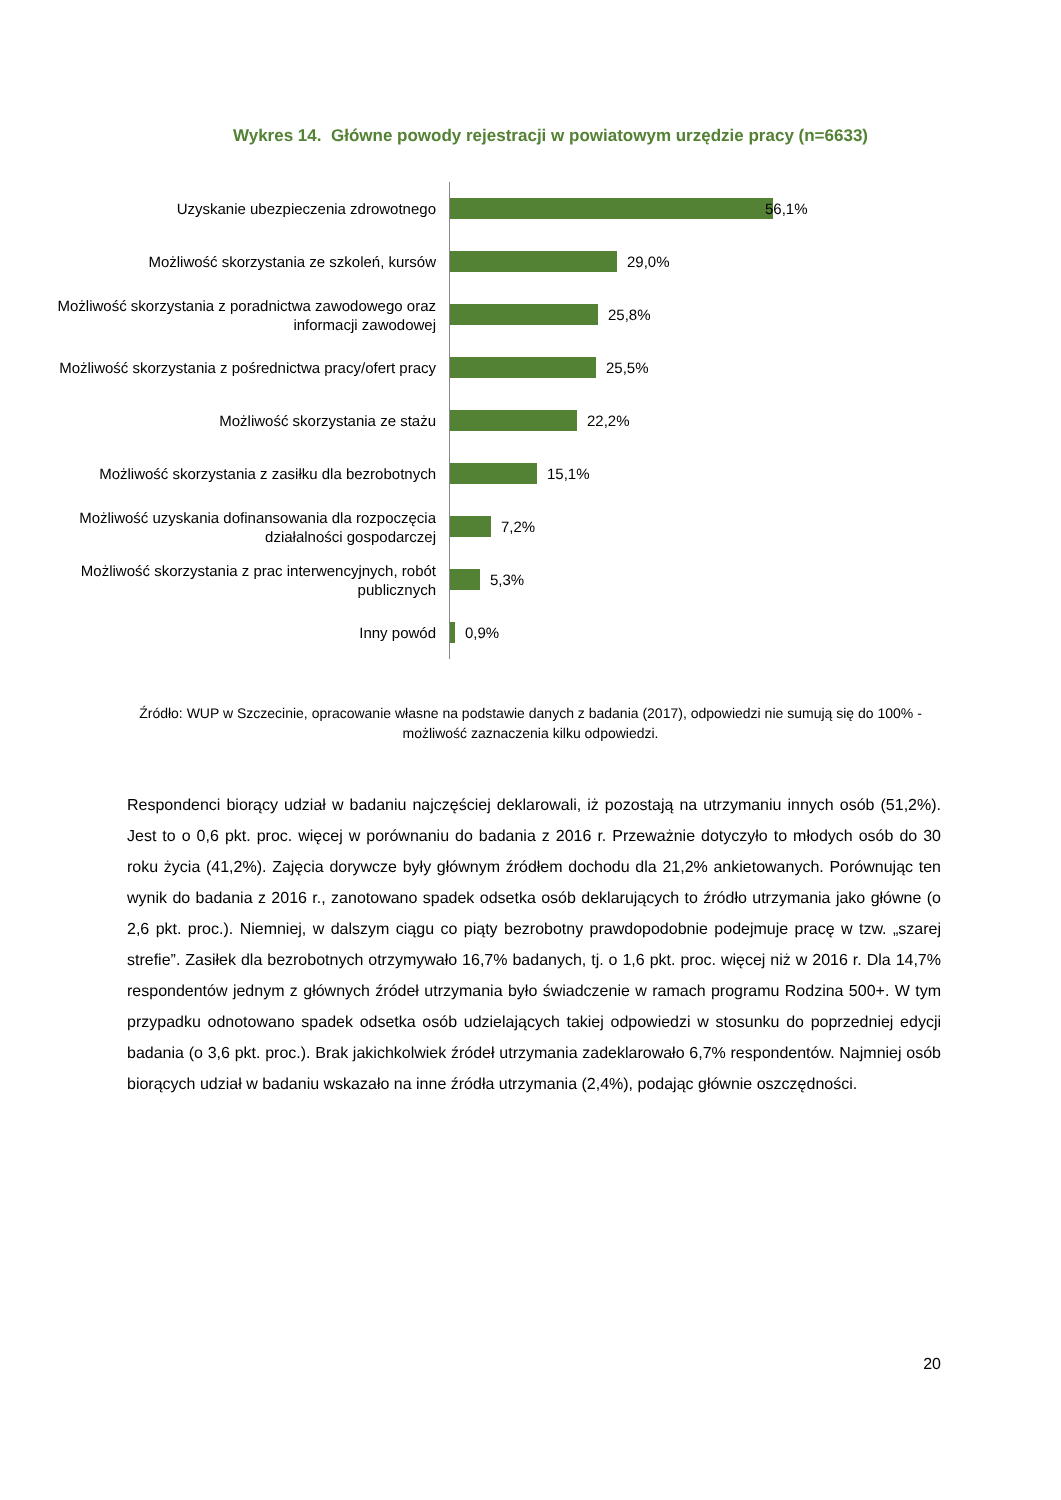Wykres 14. Główne powody rejestracji w powiatowym urzędzie pracy (n=6633)
Uzyskanie ubezpieczenia zdrowotnego
56,1%
Możliwość skorzystania ze szkoleń, kursów
29,0%
Możliwość skorzystania z poradnictwa zawodowego oraz informacji zawodowej
25,8%
Możliwość skorzystania z pośrednictwa pracy/ofert pracy
25,5%
Możliwość skorzystania ze stażu
22,2%
Możliwość skorzystania z zasiłku dla bezrobotnych
15,1%
Możliwość uzyskania dofinansowania dla rozpoczęcia działalności gospodarczej
7,2%
Możliwość skorzystania z prac interwencyjnych, robót publicznych
5,3%
Inny powód
0,9%
Źródło: WUP w Szczecinie, opracowanie własne na podstawie danych z badania (2017), odpowiedzi nie sumują się do 100% - możliwość zaznaczenia kilku odpowiedzi.
Respondenci biorący udział w badaniu najczęściej deklarowali, iż pozostają na utrzymaniu innych osób (51,2%). Jest to o 0,6 pkt. proc. więcej w porównaniu do badania z 2016 r. Przeważnie dotyczyło to młodych osób do 30 roku życia (41,2%). Zajęcia dorywcze były głównym źródłem dochodu dla 21,2% ankietowanych. Porównując ten wynik do badania z 2016 r., zanotowano spadek odsetka osób deklarujących to źródło utrzymania jako główne (o 2,6 pkt. proc.). Niemniej, w dalszym ciągu co piąty bezrobotny prawdopodobnie podejmuje pracę w tzw. „szarej strefie”. Zasiłek dla bezrobotnych otrzymywało 16,7% badanych, tj. o 1,6 pkt. proc. więcej niż w 2016 r. Dla 14,7% respondentów jednym z głównych źródeł utrzymania było świadczenie w ramach programu Rodzina 500+. W tym przypadku odnotowano spadek odsetka osób udzielających takiej odpowiedzi w stosunku do poprzedniej edycji badania (o 3,6 pkt. proc.). Brak jakichkolwiek źródeł utrzymania zadeklarowało 6,7% respondentów. Najmniej osób biorących udział w badaniu wskazało na inne źródła utrzymania (2,4%), podając głównie oszczędności.
20